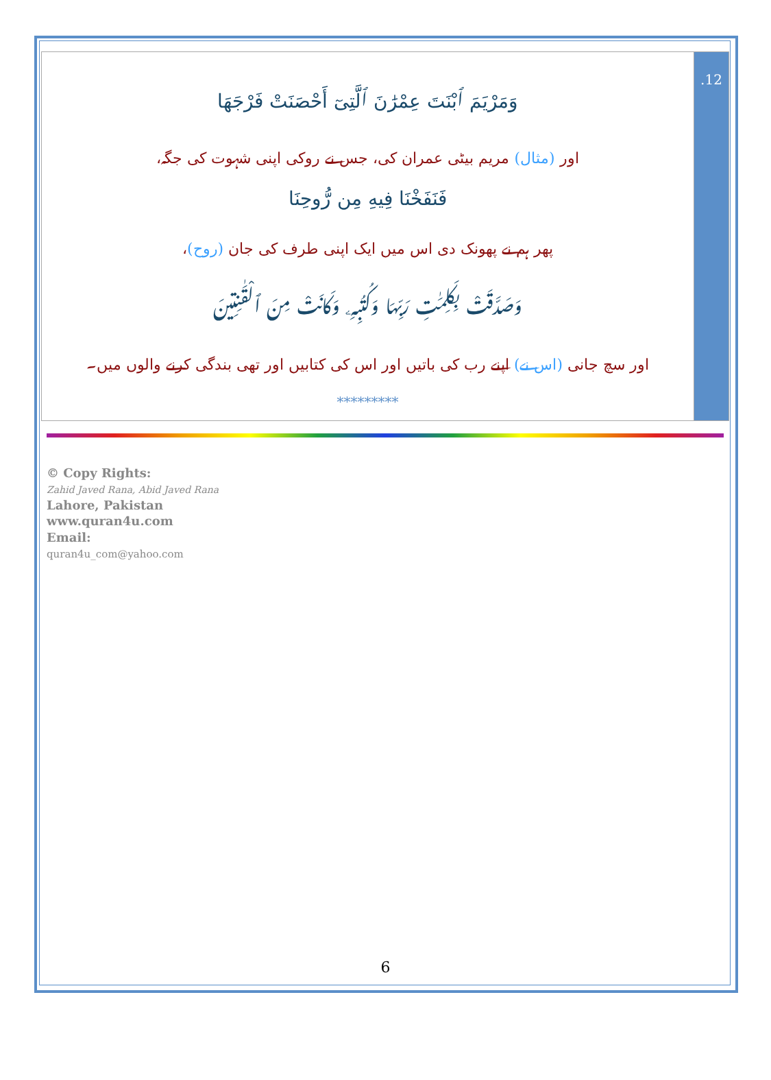| وَمَرْيَمَ ٱبْنَتَ عِمْرَٰنَ ٱلَّتِىٓ أَحْصَنَتْ فَرْجَهَا اور (مثال) مریم بیٹی عمران کی، جس نے روکی اپنی شہوت کی جگہ، فَنَفَخْنَا فِيهِ مِن رُّوحِنَا پھر ہم نے پھونک دی اس میں ایک اپنی طرف کی جان (روح) ، وَصَدَّقَتْ بِكَلِمَٰتِ رَبِّهَا وَكُتُبِهِۦ وَكَانَتْ مِنَ ٱلْقَٰنِتِينَ اور سچ جانی (اس نے) اپنے رب کی باتیں اور اس کی کتابیں اور تھی بندگی کرنے والوں میں۔ ********* | .12 |
© Copy Rights:
Zahid Javed Rana, Abid Javed Rana
Lahore, Pakistan
www.quran4u.com
Email:
quran4u_com@yahoo.com
6